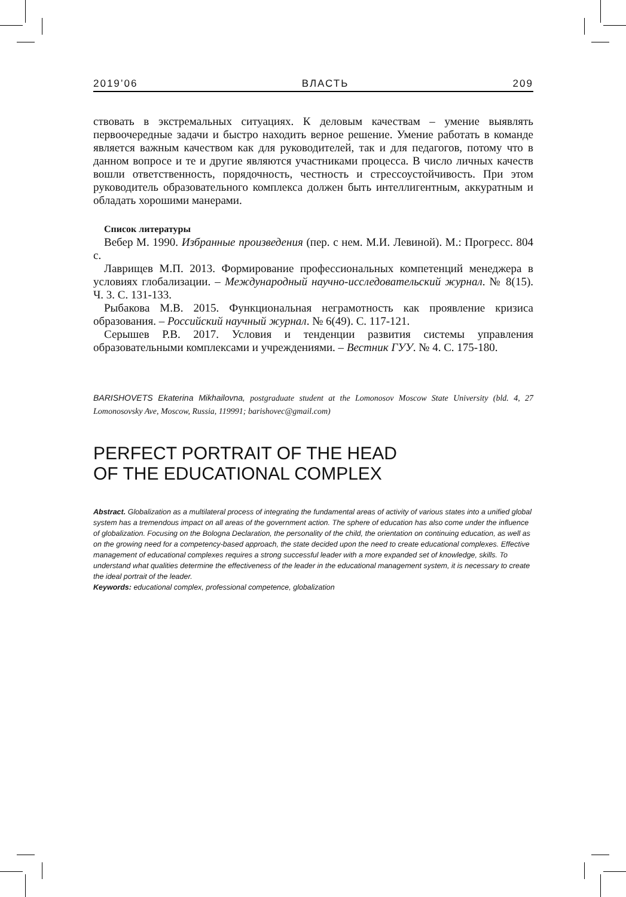2019’06 ВЛАСТЬ 209
ствовать в экстремальных ситуациях. К деловым качествам – умение выявлять первоочередные задачи и быстро находить верное решение. Умение работать в команде является важным качеством как для руководителей, так и для педагогов, потому что в данном вопросе и те и другие являются участниками процесса. В число личных качеств вошли ответственность, порядочность, честность и стрессоустойчивость. При этом руководитель образовательного комплекса должен быть интеллигентным, аккуратным и обладать хорошими манерами.
Список литературы
Вебер М. 1990. Избранные произведения (пер. с нем. М.И. Левиной). М.: Прогресс. 804 с.
Лаврищев М.П. 2013. Формирование профессиональных компетенций менеджера в условиях глобализации. – Международный научно-исследовательский журнал. № 8(15). Ч. 3. С. 131-133.
Рыбакова М.В. 2015. Функциональная неграмотность как проявление кризиса образования. – Российский научный журнал. № 6(49). С. 117-121.
Серышев Р.В. 2017. Условия и тенденции развития системы управления образовательными комплексами и учреждениями. – Вестник ГУУ. № 4. С. 175-180.
BARISHOVETS Ekaterina Mikhailovna, postgraduate student at the Lomonosov Moscow State University (bld. 4, 27 Lomonosovsky Ave, Moscow, Russia, 119991; barishovec@gmail.com)
PERFECT PORTRAIT OF THE HEAD
OF THE EDUCATIONAL COMPLEX
Abstract. Globalization as a multilateral process of integrating the fundamental areas of activity of various states into a unified global system has a tremendous impact on all areas of the government action. The sphere of education has also come under the influence of globalization. Focusing on the Bologna Declaration, the personality of the child, the orientation on continuing education, as well as on the growing need for a competency-based approach, the state decided upon the need to create educational complexes. Effective management of educational complexes requires a strong successful leader with a more expanded set of knowledge, skills. To understand what qualities determine the effectiveness of the leader in the educational management system, it is necessary to create the ideal portrait of the leader.
Keywords: educational complex, professional competence, globalization